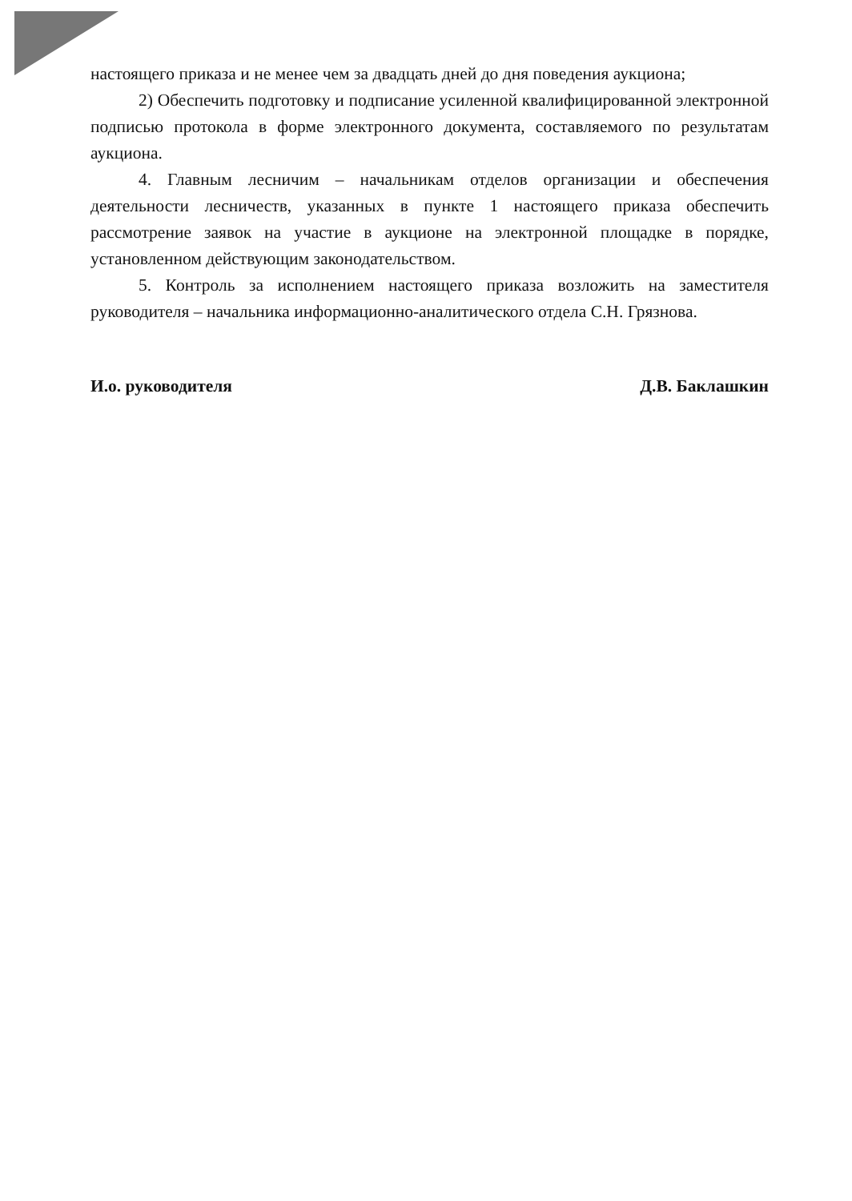настоящего приказа и не менее чем за двадцать дней до дня поведения аукциона;
2) Обеспечить подготовку и подписание усиленной квалифицированной электронной подписью протокола в форме электронного документа, составляемого по результатам аукциона.
4. Главным лесничим – начальникам отделов организации и обеспечения деятельности лесничеств, указанных в пункте 1 настоящего приказа обеспечить рассмотрение заявок на участие в аукционе на электронной площадке в порядке, установленном действующим законодательством.
5. Контроль за исполнением настоящего приказа возложить на заместителя руководителя – начальника информационно-аналитического отдела С.Н. Грязнова.
И.о. руководителя Д.В. Баклашкин